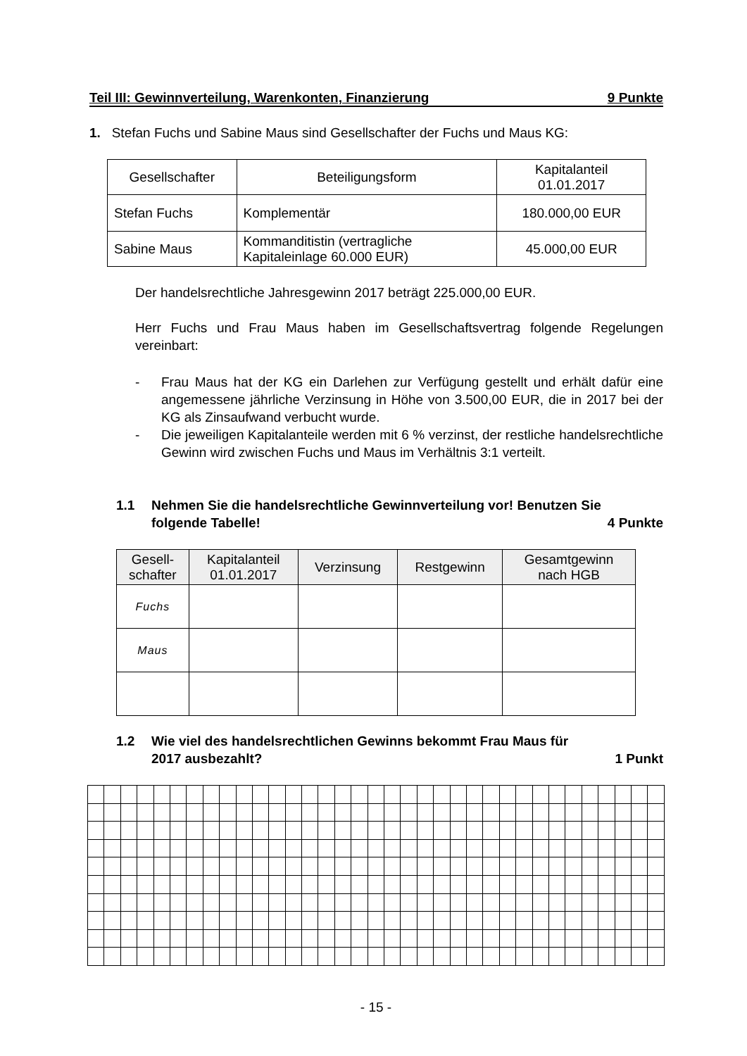Teil III: Gewinnverteilung, Warenkonten, Finanzierung 9 Punkte
1. Stefan Fuchs und Sabine Maus sind Gesellschafter der Fuchs und Maus KG:
| Gesellschafter | Beteiligungsform | Kapitalanteil 01.01.2017 |
| --- | --- | --- |
| Stefan Fuchs | Komplementär | 180.000,00 EUR |
| Sabine Maus | Kommanditistin (vertragliche Kapitaleinlage 60.000 EUR) | 45.000,00 EUR |
Der handelsrechtliche Jahresgewinn 2017 beträgt 225.000,00 EUR.
Herr Fuchs und Frau Maus haben im Gesellschaftsvertrag folgende Regelungen vereinbart:
- Frau Maus hat der KG ein Darlehen zur Verfügung gestellt und erhält dafür eine angemessene jährliche Verzinsung in Höhe von 3.500,00 EUR, die in 2017 bei der KG als Zinsaufwand verbucht wurde.
- Die jeweiligen Kapitalanteile werden mit 6 % verzinst, der restliche handelsrechtliche Gewinn wird zwischen Fuchs und Maus im Verhältnis 3:1 verteilt.
1.1 Nehmen Sie die handelsrechtliche Gewinnverteilung vor! Benutzen Sie
folgende Tabelle! 4 Punkte
| Gesell- schafter | Kapitalanteil 01.01.2017 | Verzinsung | Restgewinn | Gesamtgewinn nach HGB |
| --- | --- | --- | --- | --- |
| Fuchs | | | | |
| Maus | | | | |
1.2 Wie viel des handelsrechtlichen Gewinns bekommt Frau Maus für
2017 ausbezahlt? 1 Punkt
- 15 -